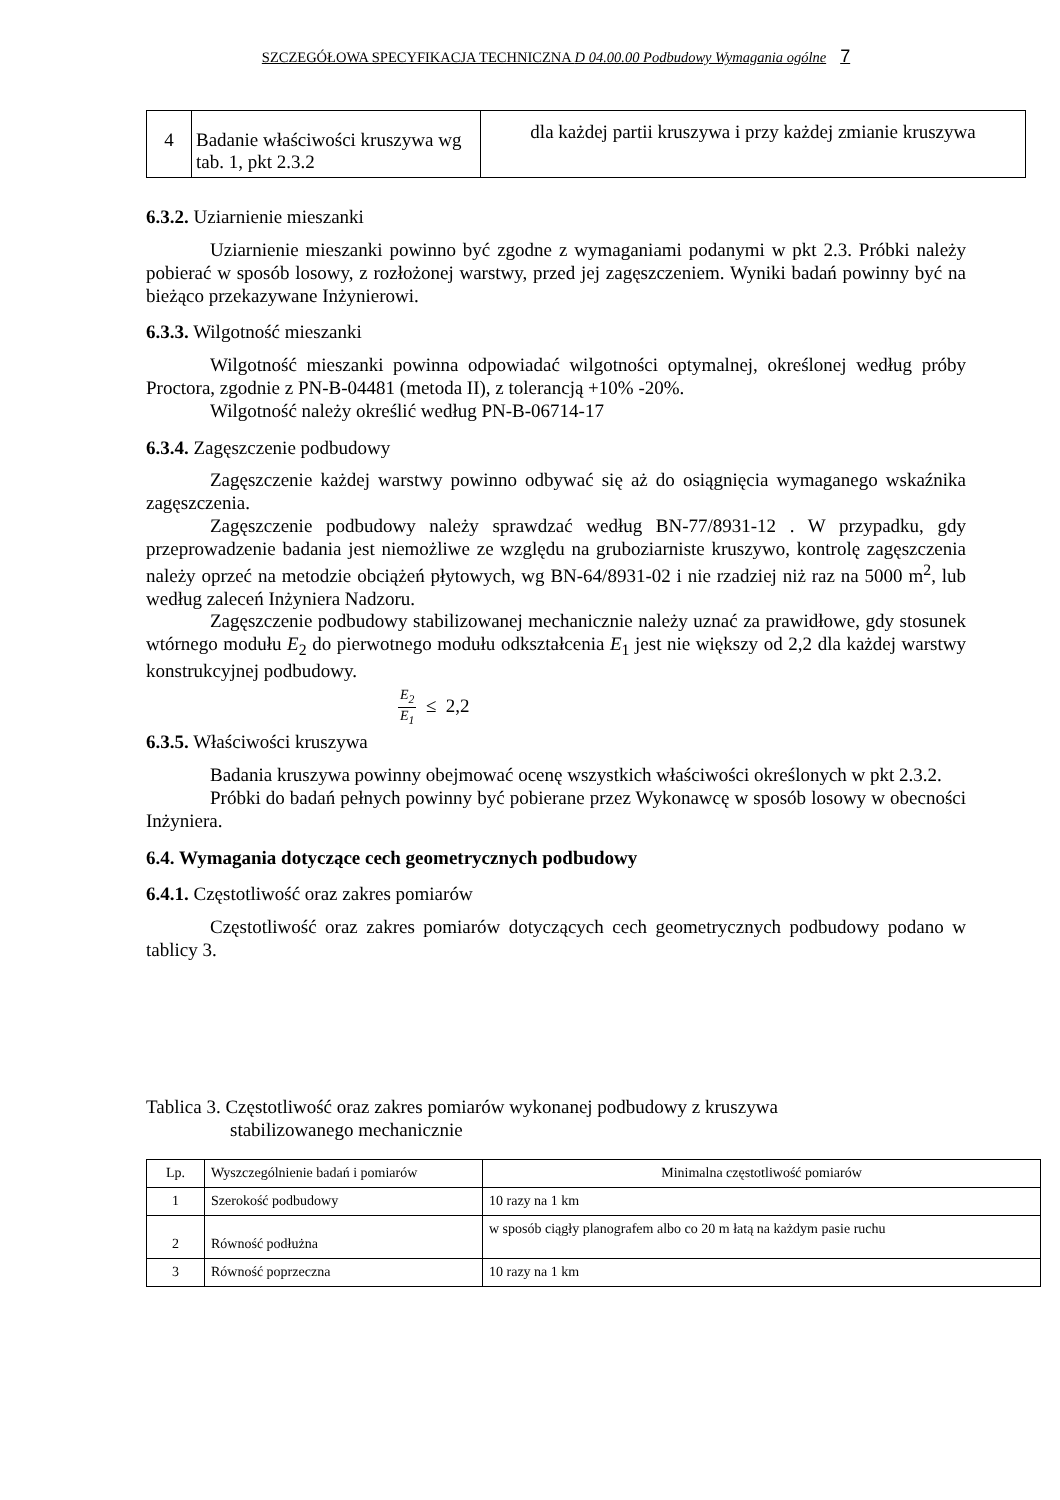SZCZEGÓŁOWA SPECYFIKACJA TECHNICZNA D 04.00.00 Podbudowy Wymagania ogólne 7
| 4 | Badanie właściwości kruszywa wg tab. 1, pkt 2.3.2 | dla każdej partii kruszywa i przy każdej zmianie kruszywa |
6.3.2. Uziarnienie mieszanki
Uziarnienie mieszanki powinno być zgodne z wymaganiami podanymi w pkt 2.3. Próbki należy pobierać w sposób losowy, z rozłożonej warstwy, przed jej zagęszczeniem. Wyniki badań powinny być na bieżąco przekazywane Inżynierowi.
6.3.3. Wilgotność mieszanki
Wilgotność mieszanki powinna odpowiadać wilgotności optymalnej, określonej według próby Proctora, zgodnie z PN-B-04481 (metoda II), z tolerancją +10% -20%.
Wilgotność należy określić według PN-B-06714-17
6.3.4. Zagęszczenie podbudowy
Zagęszczenie każdej warstwy powinno odbywać się aż do osiągnięcia wymaganego wskaźnika zagęszczenia.
Zagęszczenie podbudowy należy sprawdzać według BN-77/8931-12 . W przypadku, gdy przeprowadzenie badania jest niemożliwe ze względu na gruboziarniste kruszywo, kontrolę zagęszczenia należy oprzeć na metodzie obciążeń płytowych, wg BN-64/8931-02 i nie rzadziej niż raz na 5000 m<sup>2</sup>, lub według zaleceń Inżyniera Nadzoru.
Zagęszczenie podbudowy stabilizowanej mechanicznie należy uznać za prawidłowe, gdy stosunek wtórnego modułu E<sub>2</sub> do pierwotnego modułu odkształcenia E<sub>1</sub> jest nie większy od 2,2 dla każdej warstwy konstrukcyjnej podbudowy.
E<sub>2</sub> E<sub>1</sub> ≤ 2,2
6.3.5. Właściwości kruszywa
Badania kruszywa powinny obejmować ocenę wszystkich właściwości określonych w pkt 2.3.2.
Próbki do badań pełnych powinny być pobierane przez Wykonawcę w sposób losowy w obecności Inżyniera.
6.4. Wymagania dotyczące cech geometrycznych podbudowy
6.4.1. Częstotliwość oraz zakres pomiarów
Częstotliwość oraz zakres pomiarów dotyczących cech geometrycznych podbudowy podano w tablicy 3.
Tablica 3. Częstotliwość oraz zakres pomiarów wykonanej podbudowy z kruszywa
stabilizowanego mechanicznie
| Lp. | Wyszczególnienie badań i pomiarów | Minimalna częstotliwość pomiarów |
| --- | --- | --- |
| 1 | Szerokość podbudowy | 10 razy na 1 km |
| 2 | Równość podłużna | w sposób ciągły planografem albo co 20 m łatą na każdym pasie ruchu |
| 3 | Równość poprzeczna | 10 razy na 1 km |